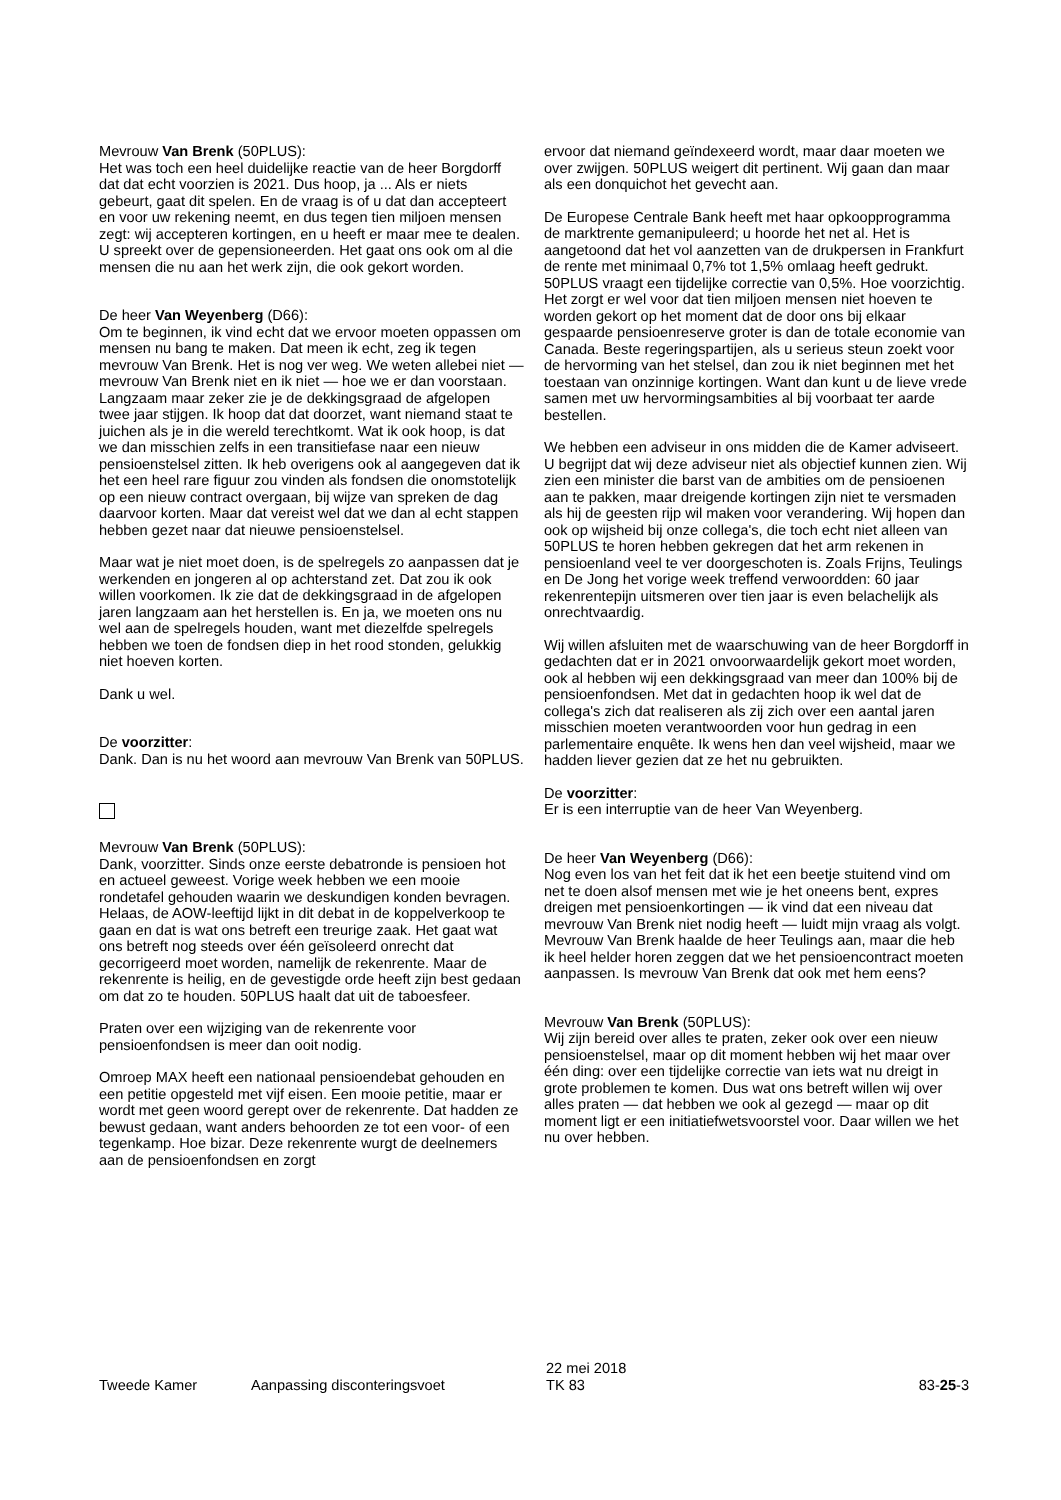Mevrouw Van Brenk (50PLUS):
Het was toch een heel duidelijke reactie van de heer Borgdorff dat dat echt voorzien is 2021. Dus hoop, ja ... Als er niets gebeurt, gaat dit spelen. En de vraag is of u dat dan accepteert en voor uw rekening neemt, en dus tegen tien miljoen mensen zegt: wij accepteren kortingen, en u heeft er maar mee te dealen. U spreekt over de gepensioneerden. Het gaat ons ook om al die mensen die nu aan het werk zijn, die ook gekort worden.
De heer Van Weyenberg (D66):
Om te beginnen, ik vind echt dat we ervoor moeten oppassen om mensen nu bang te maken. Dat meen ik echt, zeg ik tegen mevrouw Van Brenk. Het is nog ver weg. We weten allebei niet — mevrouw Van Brenk niet en ik niet — hoe we er dan voorstaan. Langzaam maar zeker zie je de dekkingsgraad de afgelopen twee jaar stijgen. Ik hoop dat dat doorzet, want niemand staat te juichen als je in die wereld terechtkomt. Wat ik ook hoop, is dat we dan misschien zelfs in een transitiefase naar een nieuw pensioenstelsel zitten. Ik heb overigens ook al aangegeven dat ik het een heel rare figuur zou vinden als fondsen die onomstotelijk op een nieuw contract overgaan, bij wijze van spreken de dag daarvoor korten. Maar dat vereist wel dat we dan al echt stappen hebben gezet naar dat nieuwe pensioenstelsel.
Maar wat je niet moet doen, is de spelregels zo aanpassen dat je werkenden en jongeren al op achterstand zet. Dat zou ik ook willen voorkomen. Ik zie dat de dekkingsgraad in de afgelopen jaren langzaam aan het herstellen is. En ja, we moeten ons nu wel aan de spelregels houden, want met diezelfde spelregels hebben we toen de fondsen diep in het rood stonden, gelukkig niet hoeven korten.
Dank u wel.
De voorzitter:
Dank. Dan is nu het woord aan mevrouw Van Brenk van 50PLUS.
Mevrouw Van Brenk (50PLUS):
Dank, voorzitter. Sinds onze eerste debatronde is pensioen hot en actueel geweest. Vorige week hebben we een mooie rondetafel gehouden waarin we deskundigen konden bevragen. Helaas, de AOW-leeftijd lijkt in dit debat in de koppelverkoop te gaan en dat is wat ons betreft een treurige zaak. Het gaat wat ons betreft nog steeds over één geïsoleerd onrecht dat gecorrigeerd moet worden, namelijk de rekenrente. Maar de rekenrente is heilig, en de gevestigde orde heeft zijn best gedaan om dat zo te houden. 50PLUS haalt dat uit de taboesfeer.
Praten over een wijziging van de rekenrente voor pensioenfondsen is meer dan ooit nodig.
Omroep MAX heeft een nationaal pensioendebat gehouden en een petitie opgesteld met vijf eisen. Een mooie petitie, maar er wordt met geen woord gerept over de rekenrente. Dat hadden ze bewust gedaan, want anders behoorden ze tot een voor- of een tegenkamp. Hoe bizar. Deze rekenrente wurgt de deelnemers aan de pensioenfondsen en zorgt
ervoor dat niemand geïndexeerd wordt, maar daar moeten we over zwijgen. 50PLUS weigert dit pertinent. Wij gaan dan maar als een donquichot het gevecht aan.
De Europese Centrale Bank heeft met haar opkoopprogramma de marktrente gemanipuleerd; u hoorde het net al. Het is aangetoond dat het vol aanzetten van de drukpersen in Frankfurt de rente met minimaal 0,7% tot 1,5% omlaag heeft gedrukt. 50PLUS vraagt een tijdelijke correctie van 0,5%. Hoe voorzichtig. Het zorgt er wel voor dat tien miljoen mensen niet hoeven te worden gekort op het moment dat de door ons bij elkaar gespaarde pensioenreserve groter is dan de totale economie van Canada. Beste regeringspartijen, als u serieus steun zoekt voor de hervorming van het stelsel, dan zou ik niet beginnen met het toestaan van onzinnige kortingen. Want dan kunt u de lieve vrede samen met uw hervormingsambities al bij voorbaat ter aarde bestellen.
We hebben een adviseur in ons midden die de Kamer adviseert. U begrijpt dat wij deze adviseur niet als objectief kunnen zien. Wij zien een minister die barst van de ambities om de pensioenen aan te pakken, maar dreigende kortingen zijn niet te versmaden als hij de geesten rijp wil maken voor verandering. Wij hopen dan ook op wijsheid bij onze collega's, die toch echt niet alleen van 50PLUS te horen hebben gekregen dat het arm rekenen in pensioenland veel te ver doorgeschoten is. Zoals Frijns, Teulings en De Jong het vorige week treffend verwoordden: 60 jaar rekenrentepijn uitsmeren over tien jaar is even belachelijk als onrechtvaardig.
Wij willen afsluiten met de waarschuwing van de heer Borgdorff in gedachten dat er in 2021 onvoorwaardelijk gekort moet worden, ook al hebben wij een dekkingsgraad van meer dan 100% bij de pensioenfondsen. Met dat in gedachten hoop ik wel dat de collega's zich dat realiseren als zij zich over een aantal jaren misschien moeten verantwoorden voor hun gedrag in een parlementaire enquête. Ik wens hen dan veel wijsheid, maar we hadden liever gezien dat ze het nu gebruikten.
De voorzitter:
Er is een interruptie van de heer Van Weyenberg.
De heer Van Weyenberg (D66):
Nog even los van het feit dat ik het een beetje stuitend vind om net te doen alsof mensen met wie je het oneens bent, expres dreigen met pensioenkortingen — ik vind dat een niveau dat mevrouw Van Brenk niet nodig heeft — luidt mijn vraag als volgt. Mevrouw Van Brenk haalde de heer Teulings aan, maar die heb ik heel helder horen zeggen dat we het pensioencontract moeten aanpassen. Is mevrouw Van Brenk dat ook met hem eens?
Mevrouw Van Brenk (50PLUS):
Wij zijn bereid over alles te praten, zeker ook over een nieuw pensioenstelsel, maar op dit moment hebben wij het maar over één ding: over een tijdelijke correctie van iets wat nu dreigt in grote problemen te komen. Dus wat ons betreft willen wij over alles praten — dat hebben we ook al gezegd — maar op dit moment ligt er een initiatiefwetsvoorstel voor. Daar willen we het nu over hebben.
Tweede Kamer Aanpassing disconteringsvoet
22 mei 2018
TK 83
83-25-3